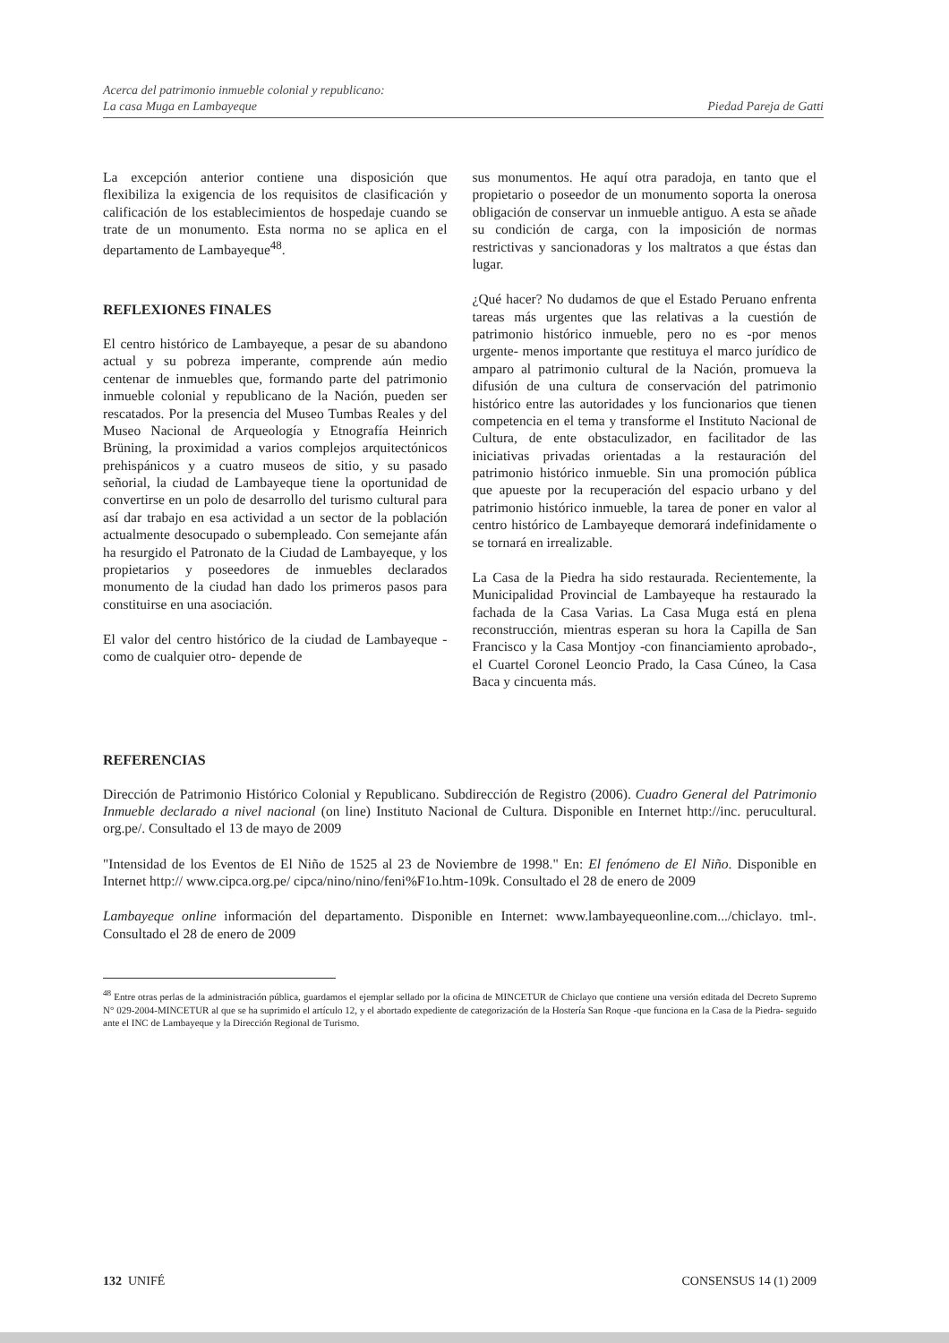Acerca del patrimonio inmueble colonial y republicano:
La casa Muga en Lambayeque
Piedad Pareja de Gatti
La excepción anterior contiene una disposición que flexibiliza la exigencia de los requisitos de clasificación y calificación de los establecimientos de hospedaje cuando se trate de un monumento. Esta norma no se aplica en el departamento de Lambayeque<sup>48</sup>.
REFLEXIONES FINALES
El centro histórico de Lambayeque, a pesar de su abandono actual y su pobreza imperante, comprende aún medio centenar de inmuebles que, formando parte del patrimonio inmueble colonial y republicano de la Nación, pueden ser rescatados. Por la presencia del Museo Tumbas Reales y del Museo Nacional de Arqueología y Etnografía Heinrich Brüning, la proximidad a varios complejos arquitectónicos prehispánicos y a cuatro museos de sitio, y su pasado señorial, la ciudad de Lambayeque tiene la oportunidad de convertirse en un polo de desarrollo del turismo cultural para así dar trabajo en esa actividad a un sector de la población actualmente desocupado o subempleado. Con semejante afán ha resurgido el Patronato de la Ciudad de Lambayeque, y los propietarios y poseedores de inmuebles declarados monumento de la ciudad han dado los primeros pasos para constituirse en una asociación.
El valor del centro histórico de la ciudad de Lambayeque -como de cualquier otro- depende de
sus monumentos. He aquí otra paradoja, en tanto que el propietario o poseedor de un monumento soporta la onerosa obligación de conservar un inmueble antiguo. A esta se añade su condición de carga, con la imposición de normas restrictivas y sancionadoras y los maltratos a que éstas dan lugar.
¿Qué hacer? No dudamos de que el Estado Peruano enfrenta tareas más urgentes que las relativas a la cuestión de patrimonio histórico inmueble, pero no es -por menos urgente- menos importante que restituya el marco jurídico de amparo al patrimonio cultural de la Nación, promueva la difusión de una cultura de conservación del patrimonio histórico entre las autoridades y los funcionarios que tienen competencia en el tema y transforme el Instituto Nacional de Cultura, de ente obstaculizador, en facilitador de las iniciativas privadas orientadas a la restauración del patrimonio histórico inmueble. Sin una promoción pública que apueste por la recuperación del espacio urbano y del patrimonio histórico inmueble, la tarea de poner en valor al centro histórico de Lambayeque demorará indefinidamente o se tornará en irrealizable.
La Casa de la Piedra ha sido restaurada. Recientemente, la Municipalidad Provincial de Lambayeque ha restaurado la fachada de la Casa Varias. La Casa Muga está en plena reconstrucción, mientras esperan su hora la Capilla de San Francisco y la Casa Montjoy -con financiamiento aprobado-, el Cuartel Coronel Leoncio Prado, la Casa Cúneo, la Casa Baca y cincuenta más.
REFERENCIAS
Dirección de Patrimonio Histórico Colonial y Republicano. Subdirección de Registro (2006). Cuadro General del Patrimonio Inmueble declarado a nivel nacional (on line) Instituto Nacional de Cultura. Disponible en Internet http://inc. perucultural. org.pe/. Consultado el 13 de mayo de 2009
"Intensidad de los Eventos de El Niño de 1525 al 23 de Noviembre de 1998." En: El fenómeno de El Niño. Disponible en Internet http:// www.cipca.org.pe/ cipca/nino/nino/feni%F1o.htm-109k. Consultado el 28 de enero de 2009
Lambayeque online información del departamento. Disponible en Internet: www.lambayequeonline.com.../chiclayo. tml-. Consultado el 28 de enero de 2009
<sup>48</sup> Entre otras perlas de la administración pública, guardamos el ejemplar sellado por la oficina de MINCETUR de Chiclayo que contiene una versión editada del Decreto Supremo N° 029-2004-MINCETUR al que se ha suprimido el artículo 12, y el abortado expediente de categorización de la Hostería San Roque -que funciona en la Casa de la Piedra- seguido ante el INC de Lambayeque y la Dirección Regional de Turismo.
132 UNIFÉ CONSENSUS 14 (1) 2009